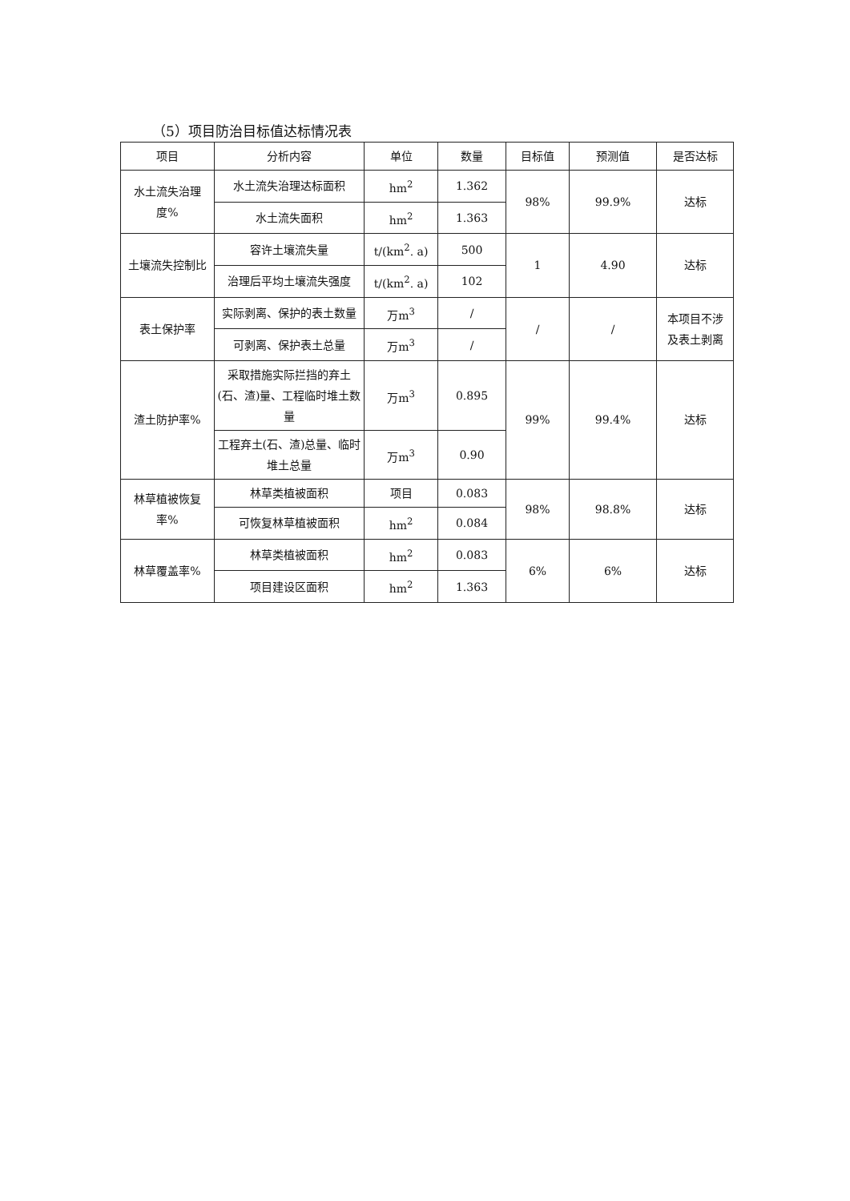（5）项目防治目标值达标情况表
| 项目 | 分析内容 | 单位 | 数量 | 目标值 | 预测值 | 是否达标 |
| --- | --- | --- | --- | --- | --- | --- |
| 水土流失治理度% | 水土流失治理达标面积 | hm<sup>2</sup> | 1.362 | 98% | 99.9% | 达标 |
| | 水土流失面积 | hm<sup>2</sup> | 1.363 | | | |
| 土壤流失控制比 | 容许土壤流失量 | t/(km<sup>2</sup>. a) | 500 | 1 | 4.90 | 达标 |
| | 治理后平均土壤流失强度 | t/(km<sup>2</sup>. a) | 102 | | | |
| 表土保护率 | 实际剥离、保护的表土数量 | 万m<sup>3</sup> | / | / | / | 本项目不涉 及表土剥离 |
| | 可剥离、保护表土总量 | 万m<sup>3</sup> | / | | | |
| 渣土防护率% | 采取措施实际拦挡的弃土(石、渣)量、工程临时堆土数量 | 万m<sup>3</sup> | 0.895 | 99% | 99.4% | 达标 |
| | 工程弃土(石、渣)总量、临时堆土总量 | 万m<sup>3</sup> | 0.90 | | | |
| 林草植被恢复率% | 林草类植被面积 | 项目 | 0.083 | 98% | 98.8% | 达标 |
| | 可恢复林草植被面积 | hm<sup>2</sup> | 0.084 | | | |
| 林草覆盖率% | 林草类植被面积 | hm<sup>2</sup> | 0.083 | 6% | 6% | 达标 |
| | 项目建设区面积 | hm<sup>2</sup> | 1.363 | | | |